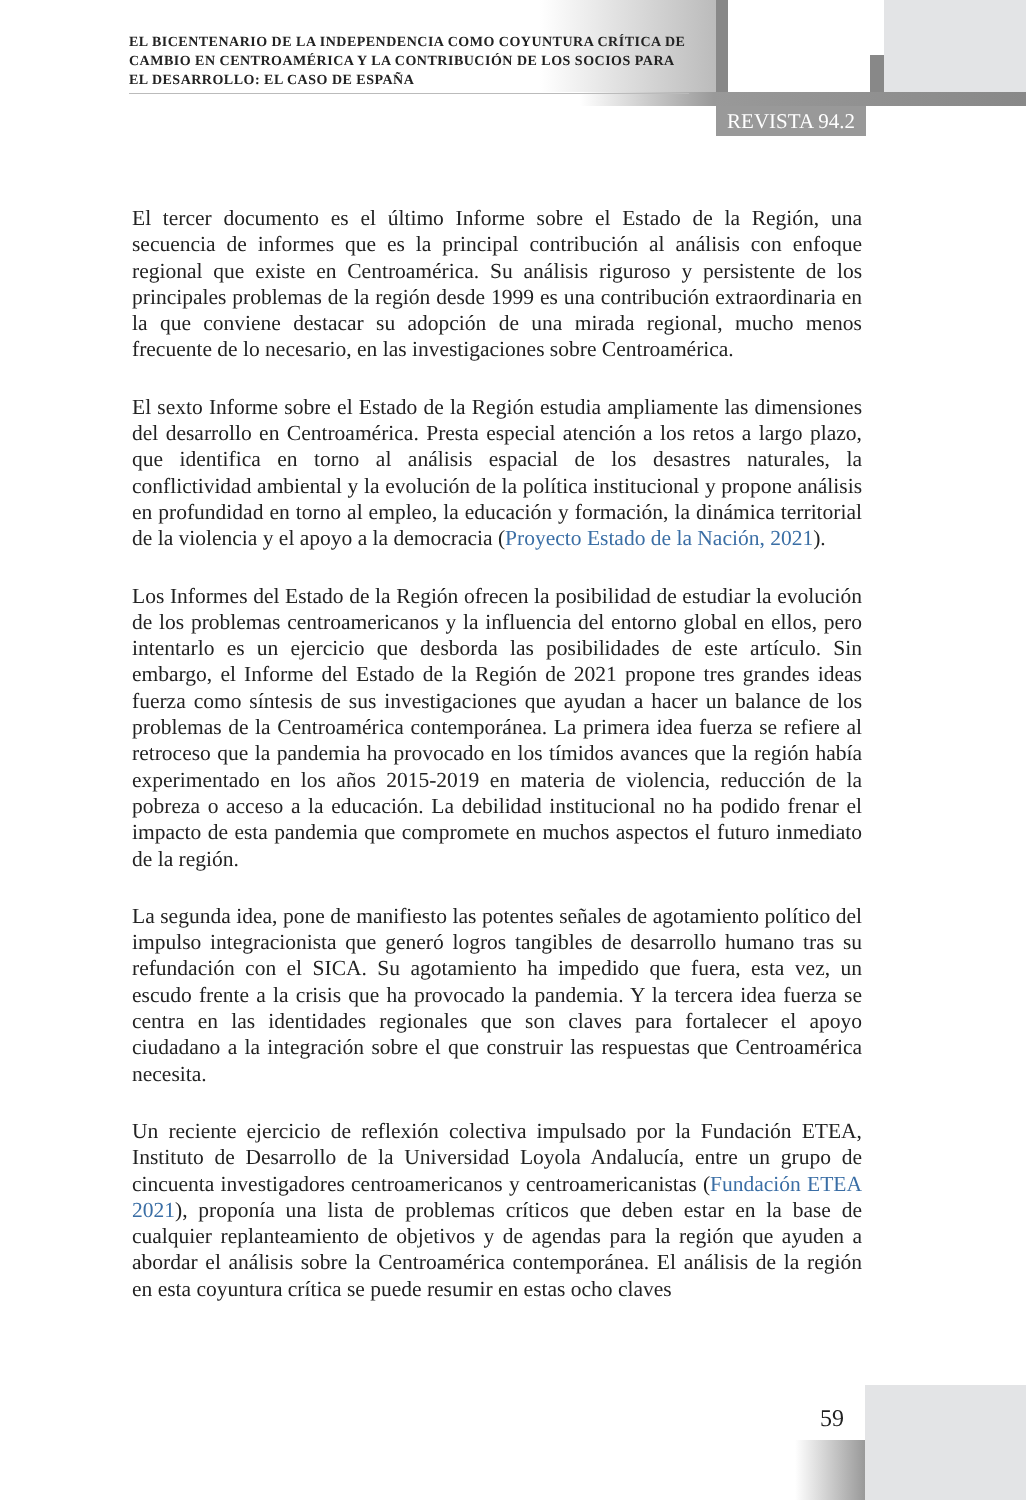EL BICENTENARIO DE LA INDEPENDENCIA COMO COYUNTURA CRÍTICA DE CAMBIO EN CENTROAMÉRICA Y LA CONTRIBUCIÓN DE LOS SOCIOS PARA EL DESARROLLO: EL CASO DE ESPAÑA
REVISTA 94.2
El tercer documento es el último Informe sobre el Estado de la Región, una secuencia de informes que es la principal contribución al análisis con enfoque regional que existe en Centroamérica. Su análisis riguroso y persistente de los principales problemas de la región desde 1999 es una contribución extraordinaria en la que conviene destacar su adopción de una mirada regional, mucho menos frecuente de lo necesario, en las investigaciones sobre Centroamérica.
El sexto Informe sobre el Estado de la Región estudia ampliamente las dimensiones del desarrollo en Centroamérica. Presta especial atención a los retos a largo plazo, que identifica en torno al análisis espacial de los desastres naturales, la conflictividad ambiental y la evolución de la política institucional y propone análisis en profundidad en torno al empleo, la educación y formación, la dinámica territorial de la violencia y el apoyo a la democracia (Proyecto Estado de la Nación, 2021).
Los Informes del Estado de la Región ofrecen la posibilidad de estudiar la evolución de los problemas centroamericanos y la influencia del entorno global en ellos, pero intentarlo es un ejercicio que desborda las posibilidades de este artículo. Sin embargo, el Informe del Estado de la Región de 2021 propone tres grandes ideas fuerza como síntesis de sus investigaciones que ayudan a hacer un balance de los problemas de la Centroamérica contemporánea. La primera idea fuerza se refiere al retroceso que la pandemia ha provocado en los tímidos avances que la región había experimentado en los años 2015-2019 en materia de violencia, reducción de la pobreza o acceso a la educación. La debilidad institucional no ha podido frenar el impacto de esta pandemia que compromete en muchos aspectos el futuro inmediato de la región.
La segunda idea, pone de manifiesto las potentes señales de agotamiento político del impulso integracionista que generó logros tangibles de desarrollo humano tras su refundación con el SICA. Su agotamiento ha impedido que fuera, esta vez, un escudo frente a la crisis que ha provocado la pandemia. Y la tercera idea fuerza se centra en las identidades regionales que son claves para fortalecer el apoyo ciudadano a la integración sobre el que construir las respuestas que Centroamérica necesita.
Un reciente ejercicio de reflexión colectiva impulsado por la Fundación ETEA, Instituto de Desarrollo de la Universidad Loyola Andalucía, entre un grupo de cincuenta investigadores centroamericanos y centroamericanistas (Fundación ETEA 2021), proponía una lista de problemas críticos que deben estar en la base de cualquier replanteamiento de objetivos y de agendas para la región que ayuden a abordar el análisis sobre la Centroamérica contemporánea. El análisis de la región en esta coyuntura crítica se puede resumir en estas ocho claves
59